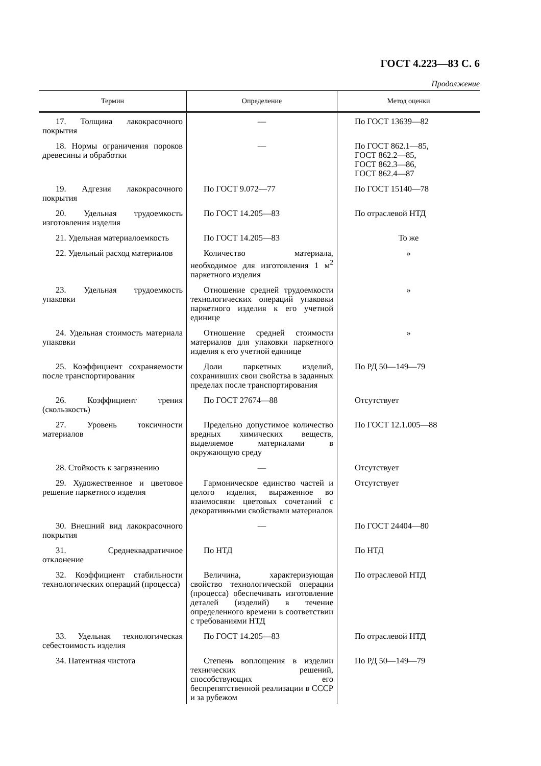ГОСТ 4.223—83 С. 6
Продолжение
| Термин | Определение | Метод оценки |
| --- | --- | --- |
| 17. Толщина лакокрасочного покрытия | — | По ГОСТ 13639—82 |
| 18. Нормы ограничения пороков древесины и обработки | — | По ГОСТ 862.1—85, ГОСТ 862.2—85, ГОСТ 862.3—86, ГОСТ 862.4—87 |
| 19. Адгезия лакокрасочного покрытия | По ГОСТ 9.072—77 | По ГОСТ 15140—78 |
| 20. Удельная трудоемкость изготовления изделия | По ГОСТ 14.205—83 | По отраслевой НТД |
| 21. Удельная материалоемкость | По ГОСТ 14.205—83 | То же |
| 22. Удельный расход материалов | Количество материала, необходимое для изготовления 1 м<sup>2</sup> паркетного изделия | » |
| 23. Удельная трудоемкость упаковки | Отношение средней трудоемкости технологических операций упаковки паркетного изделия к его учетной единице | » |
| 24. Удельная стоимость материала упаковки | Отношение средней стоимости материалов для упаковки паркетного изделия к его учетной единице | » |
| 25. Коэффициент сохраняемости после транспортирования | Доли паркетных изделий, сохранивших свои свойства в заданных пределах после транспортирования | По РД 50—149—79 |
| 26. Коэффициент трения (скользкость) | По ГОСТ 27674—88 | Отсутствует |
| 27. Уровень токсичности материалов | Предельно допустимое количество вредных химических веществ, выделяемое материалами в окружающую среду | По ГОСТ 12.1.005—88 |
| 28. Стойкость к загрязнению | — | Отсутствует |
| 29. Художественное и цветовое решение паркетного изделия | Гармоническое единство частей и целого изделия, выраженное во взаимосвязи цветовых сочетаний с декоративными свойствами материалов | Отсутствует |
| 30. Внешний вид лакокрасочного покрытия | — | По ГОСТ 24404—80 |
| 31. Среднеквадратичное отклонение | По НТД | По НТД |
| 32. Коэффициент стабильности технологических операций (процесса) | Величина, характеризующая свойство технологической операции (процесса) обеспечивать изготовление деталей (изделий) в течение определенного времени в соответствии с требованиями НТД | По отраслевой НТД |
| 33. Удельная технологическая себестоимость изделия | По ГОСТ 14.205—83 | По отраслевой НТД |
| 34. Патентная чистота | Степень воплощения в изделии технических решений, способствующих его беспрепятственной реализации в СССР и за рубежом | По РД 50—149—79 |